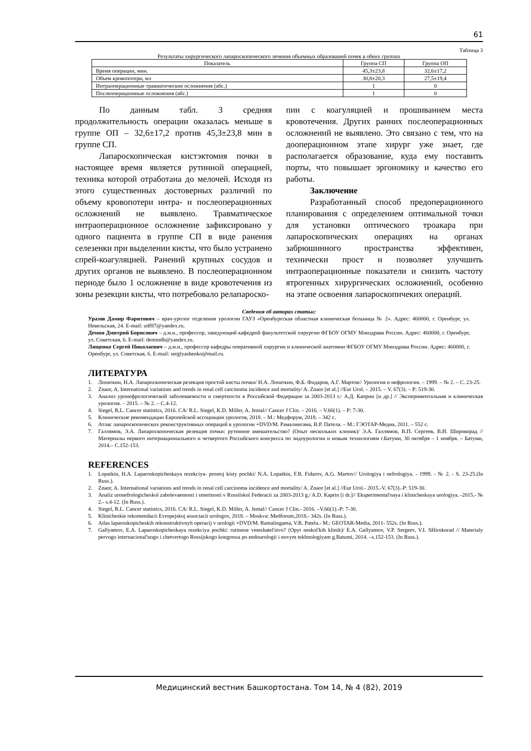61
Таблица 3
Результаты хирургического лапароскопического лечения объемных образований почек в обеих группах
| Показатель | Группа СП | Группа ОП |
| --- | --- | --- |
| Время операции, мин. | 45,3±23,8 | 32,6±17,2 |
| Объем кровопотери, мл | 30,8±20,3 | 27,5±19,4 |
| Интраоперационные травматические осложнения (абс.) | 1 | 0 |
| Послеоперационные осложнения (абс.) | 1 | 0 |
По данным табл. 3 средняя продолжительность операции оказалась меньше в группе ОП – 32,6±17,2 против 45,3±23,8 мин в группе СП.
Лапароскопическая кистэктомия почки в настоящее время является рутинной операцией, техника которой отработана до мелочей. Исходя из этого существенных достоверных различий по объему кровопотери интра- и послеоперационных осложнений не выявлено. Травматическое интраоперационное осложнение зафиксировано у одного пациента в группе СП в виде ранения селезенки при выделении кисты, что было устранено спрей-коагуляцией. Ранений крупных сосудов и других органов не выявлено. В послеоперационном периоде было 1 осложнение в виде кровотечения из зоны резекции кисты, что потребовало релапароско-
пии с коагуляцией и прошиванием места кровотечения. Других ранних послеоперационных осложнений не выявлено. Это связано с тем, что на дооперационном этапе хирург уже знает, где располагается образование, куда ему поставить порты, что повышает эргономику и качество его работы.
Заключение
Разработанный способ предоперационного планирования с определением оптимальной точки для установки оптического троакара при лапароскопических операциях на органах забрюшинного пространства эффективен, технически прост и позволяет улучшить интраоперационные показатели и снизить частоту ятрогенных хирургических осложнений, особенно на этапе освоения лапароскопичеких операций.
Сведения об авторах статьи:
Уразов Дамир Фаритович – врач-уролог отделения урологии ГАУЗ «Оренбургская областная клиническая больница № 2». Адрес: 460000, г. Оренбург, ул. Невельская, 24. E-mail: udf87@yandex.ru.
Демин Дмитрий Борисович – д.м.н., профессор, заведующий кафедрой факультетской хирургии ФГБОУ ОГМУ Минздрава России. Адрес: 460000, г. Оренбург, ул. Советская, 6. E-mail: demindb@yandex.ru.
Лященко Сергей Николаевич – д.м.н., профессор кафедры оперативной хирургии и клинической анатомии ФГБОУ ОГМУ Минздрава России. Адрес: 460000, г. Оренбург, ул. Советская, 6. E-mail: serglyashenko@mail.ru.
ЛИТЕРАТУРА
1. Лопаткин, Н.А. Лапароскопическая резекция простой кисты почки/ Н.А. Лопаткин, Ф.Б. Фидаров, А.Г. Мартов// Урология и нефрология. – 1999. – № 2. – С. 23-25.
2. Znaor, A. International variations and trends in renal cell carcinoma incidence and mortality/ A. Znaor [et al.] //Eur Urol. – 2015. – V. 67(3). – P: 519-30.
3. Анализ уронефрологической заболеваемости и смертности в Российской Федерации за 2003-2013 г./ А.Д. Каприн [и др.] // Экспериментальная и клиническая урология. – 2015. – № 2. – С.4-12.
4. Siegel, R.L. Cancer statistics, 2016. CA/ R.L. Siegel, K.D. Miller, A. Jemal// Cancer J Clin. – 2016. – V.66(1). – P: 7-30.
5. Клинические рекомендации Европейской ассоциации урологов, 2018. – М.: Медфорум, 2018. – 342 с.
6. Атлас лапароскопических реконструктивных операций в урологии +DVD/М. Рамалингама, В.Р. Патела. – М.: ГЭОТАР-Медиа, 2011. – 552 с.
7. Галлямов, Э.А. Лапароскопическая резекция почки: рутинное вмешательство? (Опыт нескольких клиник)/ Э.А. Галлямов, В.П. Сергеев, В.И. Широкорад // Материалы первого интернационального и четвертого Российского конгресса по эндоурологии и новым технологиям г.Батуми, 30 октября – 1 ноября. – Батуми, 2014.– С.152-153.
REFERENCES
1. Lopatkin, H.A. Laparoskopicheskaya rezekciya- prostoj kisty pochki/ N.A. Lopatkin, F.B. Fidarov, A.G. Martov// Urologiya i nefrologiya. - 1999. - № 2. - S. 23-25.(In Russ.).
2. Znaor, A. International variations and trends in renal cell carcinoma incidence and mortality/ A. Znaor [et al.] //Eur Urol.- 2015.-V. 67(3).-P: 519-30.
3. Analiz uronefrologicheskoĭ zabolevaemosti i smertnosti v Rossiĭskoĭ Federacii za 2003-2013 g./ A.D. Kaprin [i dr.]// Eksperimental'naya i klinicheskaya urologiya. -2015.- № 2.- s.4-12. (In Russ.).
4. Siegel, R.L. Cancer statistics, 2016. CA/ R.L. Siegel, K.D. Miller, A. Jemal// Cancer J Clin.- 2016. –V.66(1).-P: 7-30.
5. Klinicheskie rekomendacii Evropejskoj associacii urologov, 2018. – Moskva: Medforum,2018.- 342s. (In Russ.).
6. Atlas laparoskopicheskih rekonstruktivnyh operacij v urologii +DVD/M. Ramalingama, V.R. Patela.- M.: GEOTAR-Media, 2011- 552s. (In Russ.).
7. Gallyamov, E.A. Laparoskopicheskaya rezekciya pochki: rutinnoe vmeshatel'stvo? (Opyt neskol'kih klinik)/ E.A. Gallyamov, V.P. Sergeev, V.I. SHirokorad // Materialy pervogo internacional'nogo i chetvertogo Rossijskogo kongressa po endourologii i novym tekhnologiyam g.Batumi, 2014. –s.152-153. (In Russ.).
Медицинский вестник Башкортостана. Том 14, № 4 (82), 2019